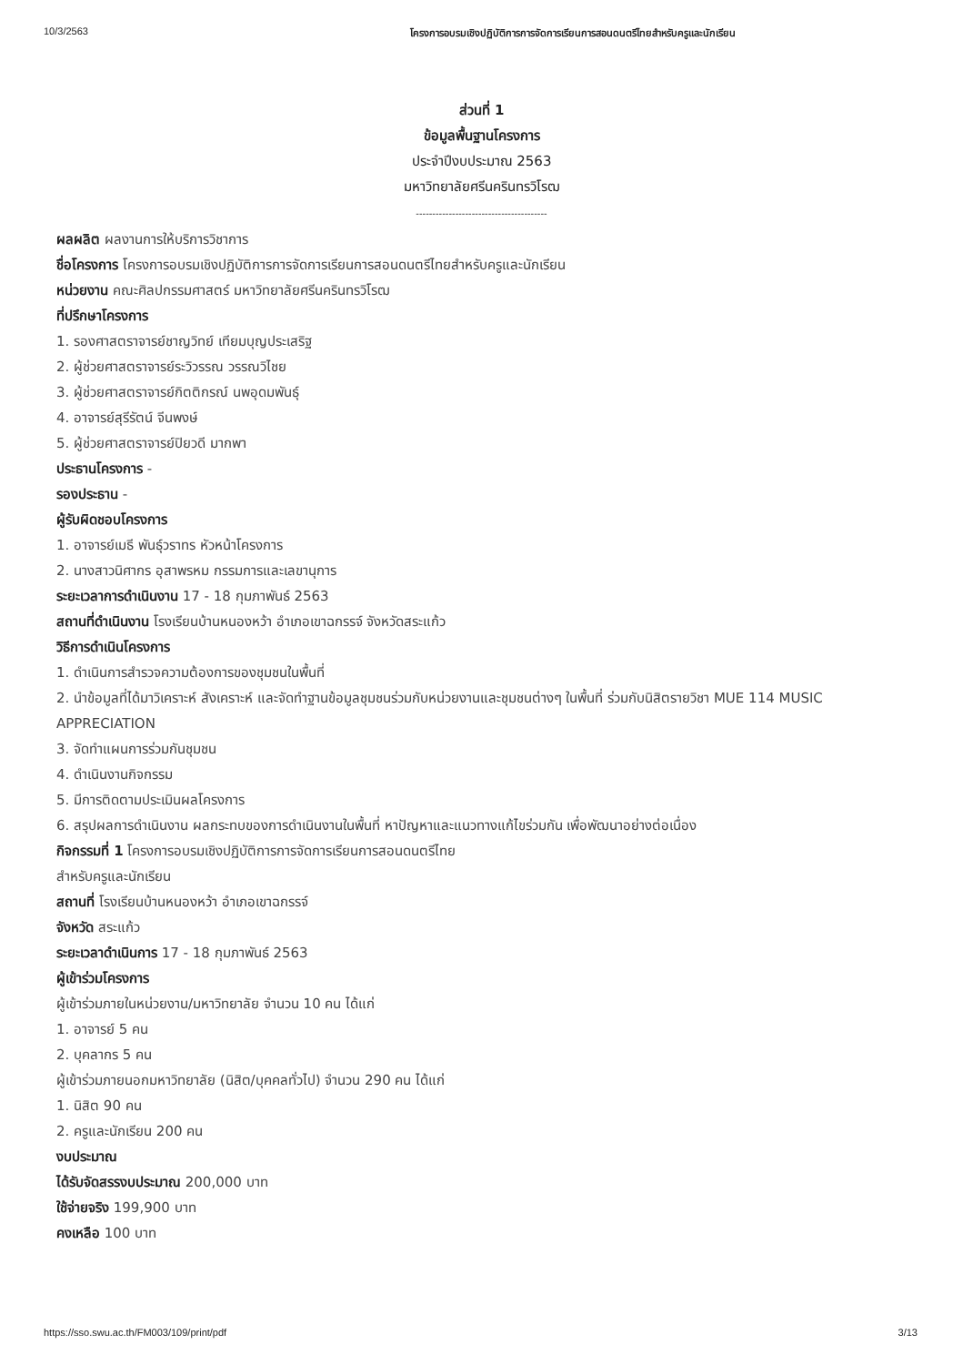10/3/2563 โครงการอบรมเชิงปฏิบัติการการจัดการเรียนการสอนดนตรีไทยสำหรับครูและนักเรียน
ส่วนที่ 1
ข้อมูลพื้นฐานโครงการ
ประจำปีงบประมาณ 2563
มหาวิทยาลัยศรีนครินทรวิโรฒ
----------------------------------------
ผลผลิต ผลงานการให้บริการวิชาการ
ชื่อโครงการ โครงการอบรมเชิงปฏิบัติการการจัดการเรียนการสอนดนตรีไทยสำหรับครูและนักเรียน
หน่วยงาน คณะศิลปกรรมศาสตร์ มหาวิทยาลัยศรีนครินทรวิโรฒ
ที่ปรึกษาโครงการ
1. รองศาสตราจารย์ชาญวิทย์ เทียมบุญประเสริฐ
2. ผู้ช่วยศาสตราจารย์ระวิวรรณ วรรณวิไชย
3. ผู้ช่วยศาสตราจารย์กิตติกรณ์ นพอุดมพันธุ์
4. อาจารย์สุรีรัตน์ จีนพงษ์
5. ผู้ช่วยศาสตราจารย์ปิยวดี มากพา
ประธานโครงการ -
รองประธาน -
ผู้รับผิดชอบโครงการ
1. อาจารย์เมธี พันธุ์วราทร หัวหน้าโครงการ
2. นางสาวนิศากร อุสาพรหม กรรมการและเลขานุการ
ระยะเวลาการดำเนินงาน 17 - 18 กุมภาพันธ์ 2563
สถานที่ดำเนินงาน โรงเรียนบ้านหนองหว้า อำเภอเขาฉกรรจ์ จังหวัดสระแก้ว
วิธีการดำเนินโครงการ
1. ดำเนินการสำรวจความต้องการของชุมชนในพื้นที่
2. นำข้อมูลที่ได้มาวิเคราะห์ สังเคราะห์ และจัดทำฐานข้อมูลชุมชนร่วมกับหน่วยงานและชุมชนต่างๆ ในพื้นที่ ร่วมกับนิสิตรายวิชา MUE 114 MUSIC APPRECIATION
3. จัดทำแผนการร่วมกันชุมชน
4. ดำเนินงานกิจกรรม
5. มีการติดตามประเมินผลโครงการ
6. สรุปผลการดำเนินงาน ผลกระทบของการดำเนินงานในพื้นที่ หาปัญหาและแนวทางแก้ไขร่วมกัน เพื่อพัฒนาอย่างต่อเนื่อง
กิจกรรมที่ 1 โครงการอบรมเชิงปฏิบัติการการจัดการเรียนการสอนดนตรีไทย
สำหรับครูและนักเรียน
สถานที่ โรงเรียนบ้านหนองหว้า อำเภอเขาฉกรรจ์
จังหวัด สระแก้ว
ระยะเวลาดำเนินการ 17 - 18 กุมภาพันธ์ 2563
ผู้เข้าร่วมโครงการ
ผู้เข้าร่วมภายในหน่วยงาน/มหาวิทยาลัย จำนวน 10 คน ได้แก่
1. อาจารย์ 5 คน
2. บุคลากร 5 คน
ผู้เข้าร่วมภายนอกมหาวิทยาลัย (นิสิต/บุคคลทั่วไป) จำนวน 290 คน ได้แก่
1. นิสิต 90 คน
2. ครูและนักเรียน 200 คน
งบประมาณ
ได้รับจัดสรรงบประมาณ 200,000 บาท
ใช้จ่ายจริง 199,900 บาท
คงเหลือ 100 บาท
https://sso.swu.ac.th/FM003/109/print/pdf 3/13